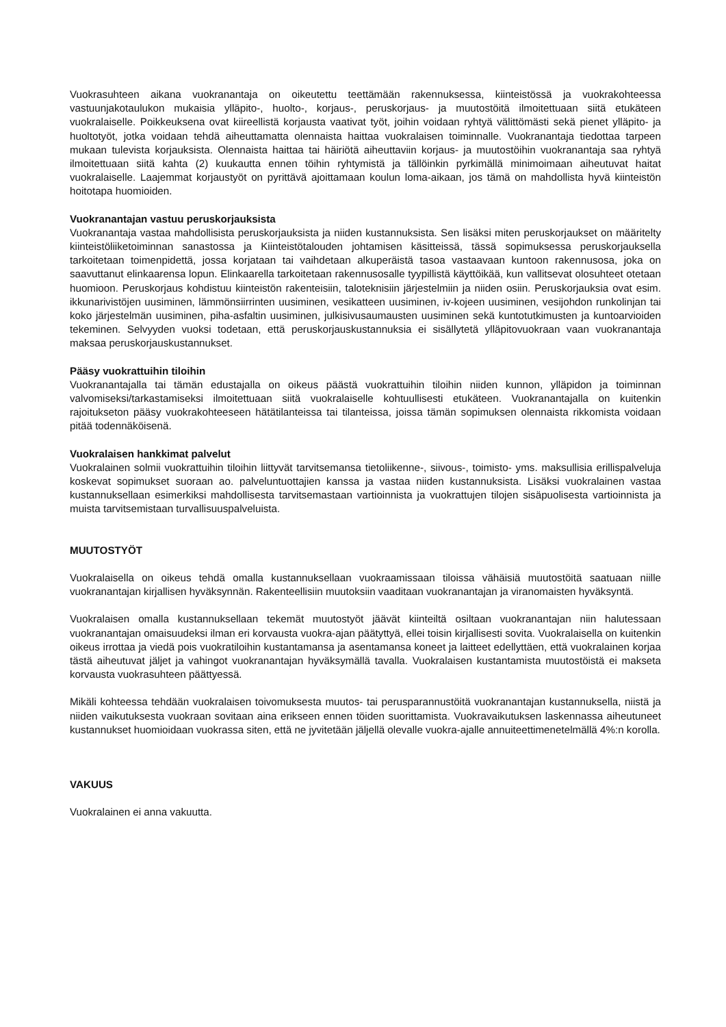Vuokrasuhteen aikana vuokranantaja on oikeutettu teettämään rakennuksessa, kiinteistössä ja vuokrakohteessa vastuunjakotaulukon mukaisia ylläpito-, huolto-, korjaus-, peruskorjaus- ja muutostöitä ilmoitettuaan siitä etukäteen vuokralaiselle. Poikkeuksena ovat kiireellistä korjausta vaativat työt, joihin voidaan ryhtyä välittömästi sekä pienet ylläpito- ja huoltotyöt, jotka voidaan tehdä aiheuttamatta olennaista haittaa vuokralaisen toiminnalle. Vuokranantaja tiedottaa tarpeen mukaan tulevista korjauksista. Olennaista haittaa tai häiriötä aiheuttaviin korjaus- ja muutostöihin vuokranantaja saa ryhtyä ilmoitettuaan siitä kahta (2) kuukautta ennen töihin ryhtymistä ja tällöinkin pyrkimällä minimoimaan aiheutuvat haitat vuokralaiselle. Laajemmat korjaustyöt on pyrittävä ajoittamaan koulun loma-aikaan, jos tämä on mahdollista hyvä kiinteistön hoitotapa huomioiden.
Vuokranantajan vastuu peruskorjauksista
Vuokranantaja vastaa mahdollisista peruskorjauksista ja niiden kustannuksista. Sen lisäksi miten peruskorjaukset on määritelty kiinteistöliiketoiminnan sanastossa ja Kiinteistötalouden johtamisen käsitteissä, tässä sopimuksessa peruskorjauksella tarkoitetaan toimenpidettä, jossa korjataan tai vaihdetaan alkuperäistä tasoa vastaavaan kuntoon rakennusosa, joka on saavuttanut elinkaarensa lopun. Elinkaarella tarkoitetaan rakennusosalle tyypillistä käyttöikää, kun vallitsevat olosuhteet otetaan huomioon. Peruskorjaus kohdistuu kiinteistön rakenteisiin, taloteknisiin järjestelmiin ja niiden osiin. Peruskorjauksia ovat esim. ikkunarivistöjen uusiminen, lämmönsiirrinten uusiminen, vesikatteen uusiminen, iv-kojeen uusiminen, vesijohdon runkolinjan tai koko järjestelmän uusiminen, piha-asfaltin uusiminen, julkisivusaumausten uusiminen sekä kuntotutkimusten ja kuntoarvioiden tekeminen. Selvyyden vuoksi todetaan, että peruskorjauskustannuksia ei sisällytetä ylläpitovuokraan vaan vuokranantaja maksaa peruskorjauskustannukset.
Pääsy vuokrattuihin tiloihin
Vuokranantajalla tai tämän edustajalla on oikeus päästä vuokrattuihin tiloihin niiden kunnon, ylläpidon ja toiminnan valvomiseksi/tarkastamiseksi ilmoitettuaan siitä vuokralaiselle kohtuullisesti etukäteen. Vuokranantajalla on kuitenkin rajoitukseton pääsy vuokrakohteeseen hätätilanteissa tai tilanteissa, joissa tämän sopimuksen olennaista rikkomista voidaan pitää todennäköisenä.
Vuokralaisen hankkimat palvelut
Vuokralainen solmii vuokrattuihin tiloihin liittyvät tarvitsemansa tietoliikenne-, siivous-, toimisto- yms. maksullisia erillispalveluja koskevat sopimukset suoraan ao. palveluntuottajien kanssa ja vastaa niiden kustannuksista. Lisäksi vuokralainen vastaa kustannuksellaan esimerkiksi mahdollisesta tarvitsemastaan vartioinnista ja vuokrattujen tilojen sisäpuolisesta vartioinnista ja muista tarvitsemistaan turvallisuuspalveluista.
MUUTOSTYÖT
Vuokralaisella on oikeus tehdä omalla kustannuksellaan vuokraamissaan tiloissa vähäisiä muutostöitä saatuaan niille vuokranantajan kirjallisen hyväksynnän. Rakenteellisiin muutoksiin vaaditaan vuokranantajan ja viranomaisten hyväksyntä.
Vuokralaisen omalla kustannuksellaan tekemät muutostyöt jäävät kiinteiltä osiltaan vuokranantajan niin halutessaan vuokranantajan omaisuudeksi ilman eri korvausta vuokra-ajan päätyttyä, ellei toisin kirjallisesti sovita. Vuokralaisella on kuitenkin oikeus irrottaa ja viedä pois vuokratiloihin kustantamansa ja asentamansa koneet ja laitteet edellyttäen, että vuokralainen korjaa tästä aiheutuvat jäljet ja vahingot vuokranantajan hyväksymällä tavalla. Vuokralaisen kustantamista muutostöistä ei makseta korvausta vuokrasuhteen päättyessä.
Mikäli kohteessa tehdään vuokralaisen toivomuksesta muutos- tai perusparannustöitä vuokranantajan kustannuksella, niistä ja niiden vaikutuksesta vuokraan sovitaan aina erikseen ennen töiden suorittamista. Vuokravaikutuksen laskennassa aiheutuneet kustannukset huomioidaan vuokrassa siten, että ne jyvitetään jäljellä olevalle vuokra-ajalle annuiteettimenetelmällä 4%:n korolla.
VAKUUS
Vuokralainen ei anna vakuutta.